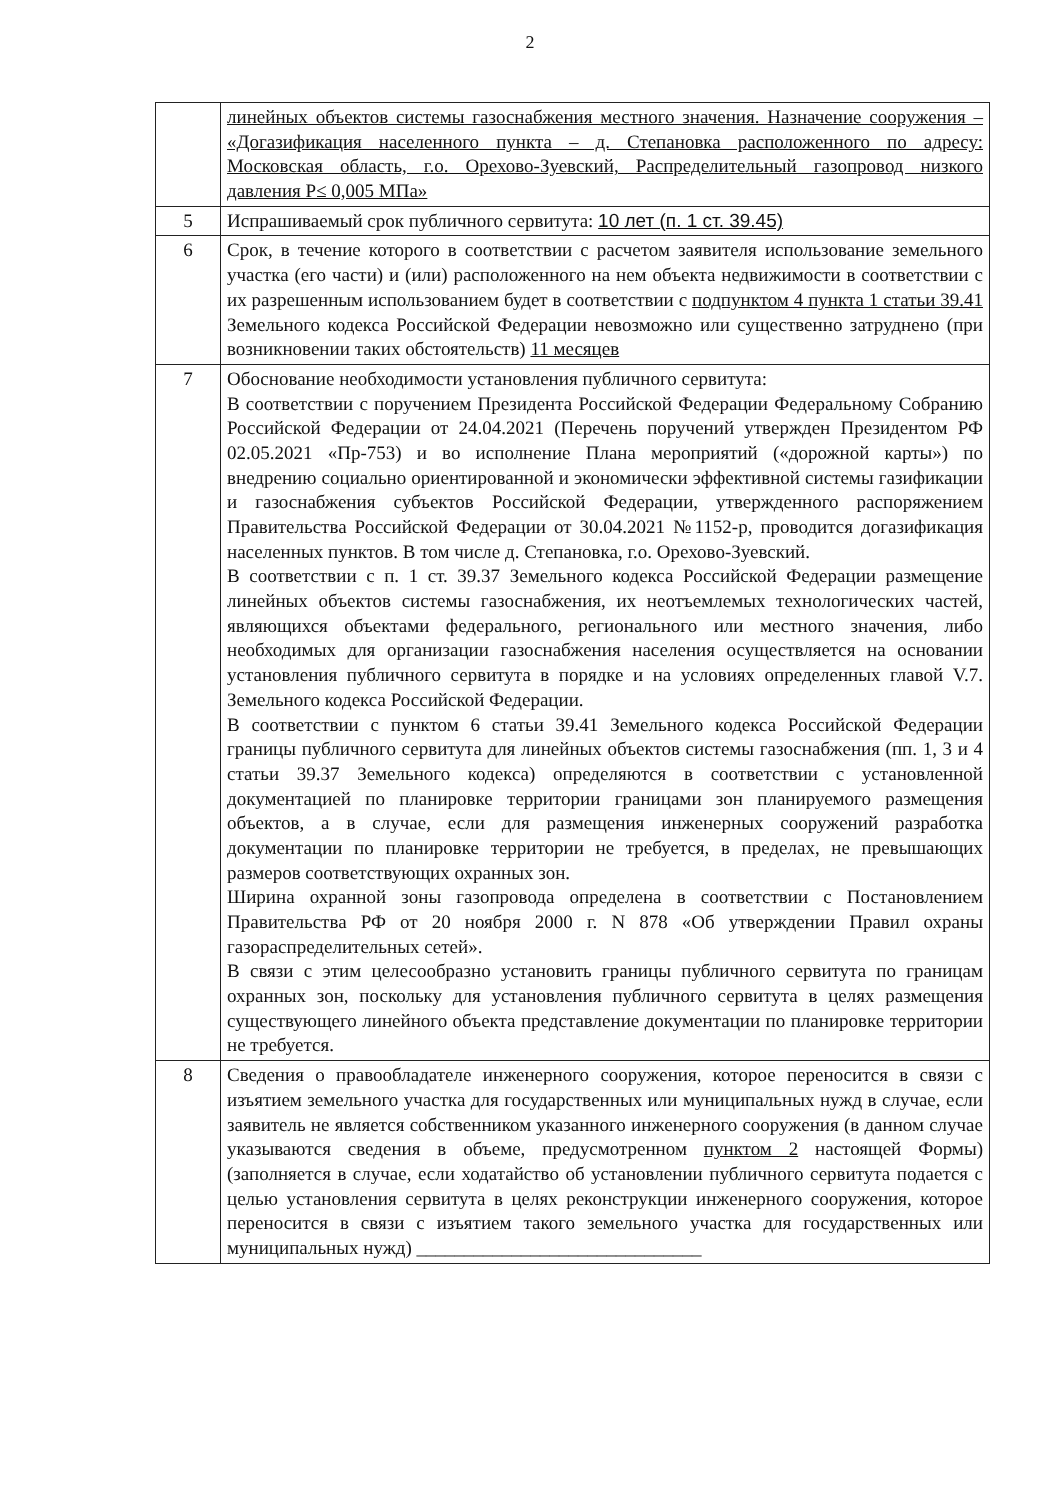2
| | линейных объектов системы газоснабжения местного значения. Назначение сооружения – «Догазификация населенного пункта – д. Степановка расположенного по адресу: Московская область, г.о. Орехово-Зуевский, Распределительный газопровод низкого давления Р≤ 0,005 МПа» |
| 5 | Испрашиваемый срок публичного сервитута: 10 лет (п. 1 ст. 39.45) |
| 6 | Срок, в течение которого в соответствии с расчетом заявителя использование земельного участка (его части) и (или) расположенного на нем объекта недвижимости в соответствии с их разрешенным использованием будет в соответствии с подпунктом 4 пункта 1 статьи 39.41 Земельного кодекса Российской Федерации невозможно или существенно затруднено (при возникновении таких обстоятельств) 11 месяцев |
| 7 | Обоснование необходимости установления публичного сервитута: В соответствии с поручением Президента Российской Федерации Федеральному Собранию Российской Федерации от 24.04.2021 (Перечень поручений утвержден Президентом РФ 02.05.2021 «Пр-753) и во исполнение Плана мероприятий («дорожной карты») по внедрению социально ориентированной и экономически эффективной системы газификации и газоснабжения субъектов Российской Федерации, утвержденного распоряжением Правительства Российской Федерации от 30.04.2021 №1152-р, проводится догазификация населенных пунктов. В том числе д. Степановка, г.о. Орехово-Зуевский. В соответствии с п. 1 ст. 39.37 Земельного кодекса Российской Федерации размещение линейных объектов системы газоснабжения, их неотъемлемых технологических частей, являющихся объектами федерального, регионального или местного значения, либо необходимых для организации газоснабжения населения осуществляется на основании установления публичного сервитута в порядке и на условиях определенных главой V.7. Земельного кодекса Российской Федерации. В соответствии с пунктом 6 статьи 39.41 Земельного кодекса Российской Федерации границы публичного сервитута для линейных объектов системы газоснабжения (пп. 1, 3 и 4 статьи 39.37 Земельного кодекса) определяются в соответствии с установленной документацией по планировке территории границами зон планируемого размещения объектов, а в случае, если для размещения инженерных сооружений разработка документации по планировке территории не требуется, в пределах, не превышающих размеров соответствующих охранных зон. Ширина охранной зоны газопровода определена в соответствии с Постановлением Правительства РФ от 20 ноября 2000 г. N 878 «Об утверждении Правил охраны газораспределительных сетей». В связи с этим целесообразно установить границы публичного сервитута по границам охранных зон, поскольку для установления публичного сервитута в целях размещения существующего линейного объекта представление документации по планировке территории не требуется. |
| 8 | Сведения о правообладателе инженерного сооружения, которое переносится в связи с изъятием земельного участка для государственных или муниципальных нужд в случае, если заявитель не является собственником указанного инженерного сооружения (в данном случае указываются сведения в объеме, предусмотренном пунктом 2 настоящей Формы) (заполняется в случае, если ходатайство об установлении публичного сервитута подается с целью установления сервитута в целях реконструкции инженерного сооружения, которое переносится в связи с изъятием такого земельного участка для государственных или муниципальных нужд) ______________________________ |